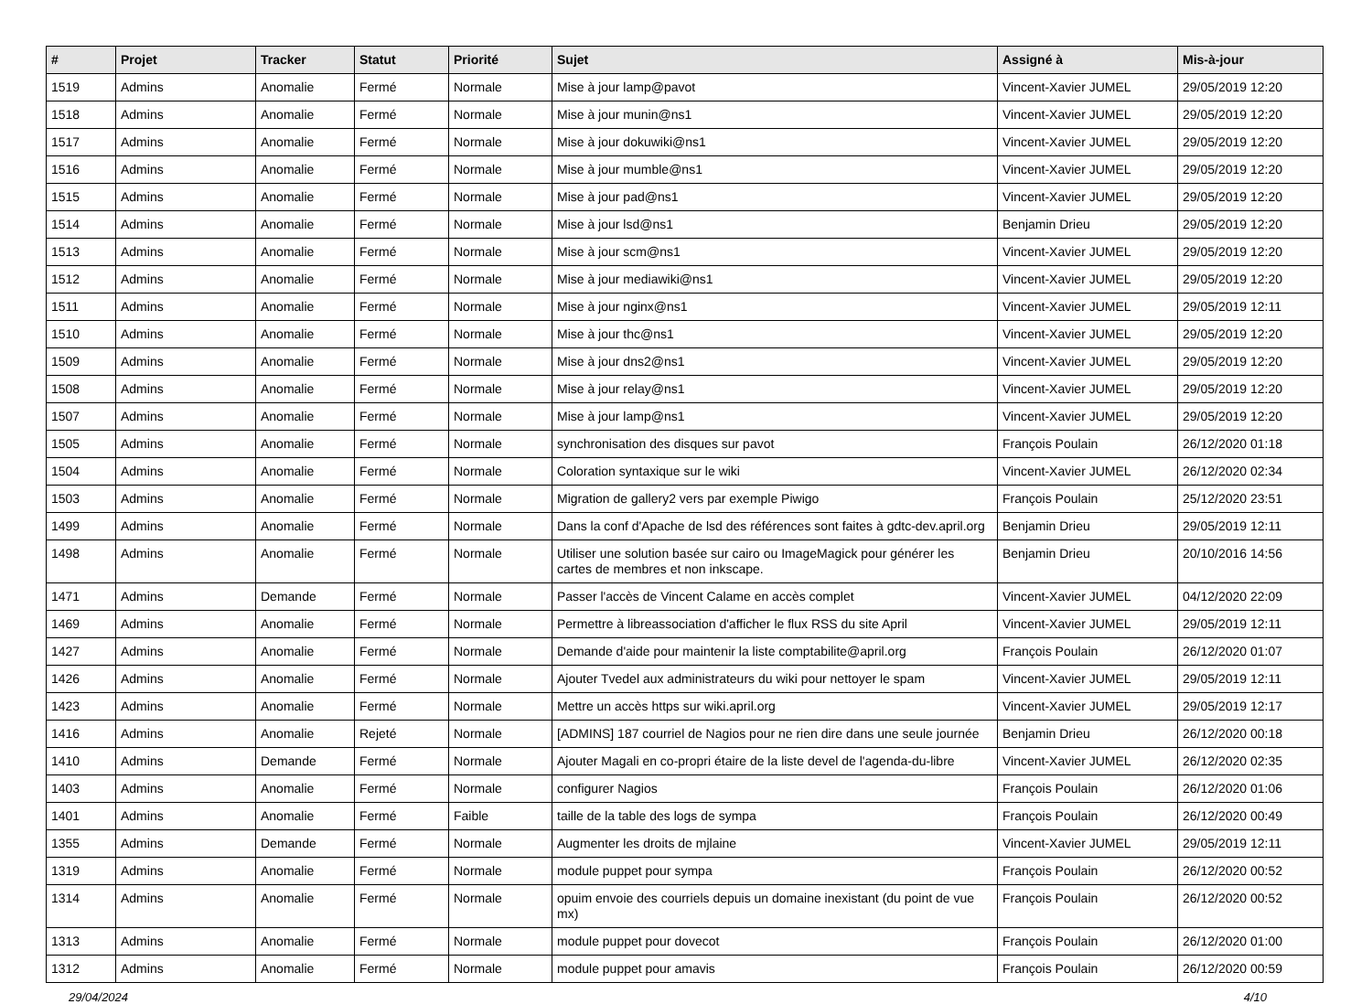| # | Projet | Tracker | Statut | Priorité | Sujet | Assigné à | Mis-à-jour |
| --- | --- | --- | --- | --- | --- | --- | --- |
| 1519 | Admins | Anomalie | Fermé | Normale | Mise à jour lamp@pavot | Vincent-Xavier JUMEL | 29/05/2019 12:20 |
| 1518 | Admins | Anomalie | Fermé | Normale | Mise à jour munin@ns1 | Vincent-Xavier JUMEL | 29/05/2019 12:20 |
| 1517 | Admins | Anomalie | Fermé | Normale | Mise à jour dokuwiki@ns1 | Vincent-Xavier JUMEL | 29/05/2019 12:20 |
| 1516 | Admins | Anomalie | Fermé | Normale | Mise à jour mumble@ns1 | Vincent-Xavier JUMEL | 29/05/2019 12:20 |
| 1515 | Admins | Anomalie | Fermé | Normale | Mise à jour pad@ns1 | Vincent-Xavier JUMEL | 29/05/2019 12:20 |
| 1514 | Admins | Anomalie | Fermé | Normale | Mise à jour lsd@ns1 | Benjamin Drieu | 29/05/2019 12:20 |
| 1513 | Admins | Anomalie | Fermé | Normale | Mise à jour scm@ns1 | Vincent-Xavier JUMEL | 29/05/2019 12:20 |
| 1512 | Admins | Anomalie | Fermé | Normale | Mise à jour mediawiki@ns1 | Vincent-Xavier JUMEL | 29/05/2019 12:20 |
| 1511 | Admins | Anomalie | Fermé | Normale | Mise à jour nginx@ns1 | Vincent-Xavier JUMEL | 29/05/2019 12:11 |
| 1510 | Admins | Anomalie | Fermé | Normale | Mise à jour thc@ns1 | Vincent-Xavier JUMEL | 29/05/2019 12:20 |
| 1509 | Admins | Anomalie | Fermé | Normale | Mise à jour dns2@ns1 | Vincent-Xavier JUMEL | 29/05/2019 12:20 |
| 1508 | Admins | Anomalie | Fermé | Normale | Mise à jour relay@ns1 | Vincent-Xavier JUMEL | 29/05/2019 12:20 |
| 1507 | Admins | Anomalie | Fermé | Normale | Mise à jour lamp@ns1 | Vincent-Xavier JUMEL | 29/05/2019 12:20 |
| 1505 | Admins | Anomalie | Fermé | Normale | synchronisation des disques sur pavot | François Poulain | 26/12/2020 01:18 |
| 1504 | Admins | Anomalie | Fermé | Normale | Coloration syntaxique sur le wiki | Vincent-Xavier JUMEL | 26/12/2020 02:34 |
| 1503 | Admins | Anomalie | Fermé | Normale | Migration de gallery2 vers par exemple Piwigo | François Poulain | 25/12/2020 23:51 |
| 1499 | Admins | Anomalie | Fermé | Normale | Dans la conf d'Apache de lsd des références sont faites à gdtc-dev.april.org | Benjamin Drieu | 29/05/2019 12:11 |
| 1498 | Admins | Anomalie | Fermé | Normale | Utiliser une solution basée sur cairo ou ImageMagick pour générer les cartes de membres et non inkscape. | Benjamin Drieu | 20/10/2016 14:56 |
| 1471 | Admins | Demande | Fermé | Normale | Passer l'accès de Vincent Calame en accès complet | Vincent-Xavier JUMEL | 04/12/2020 22:09 |
| 1469 | Admins | Anomalie | Fermé | Normale | Permettre à libreassociation d'afficher le flux RSS du site April | Vincent-Xavier JUMEL | 29/05/2019 12:11 |
| 1427 | Admins | Anomalie | Fermé | Normale | Demande d'aide pour maintenir la liste comptabilite@april.org | François Poulain | 26/12/2020 01:07 |
| 1426 | Admins | Anomalie | Fermé | Normale | Ajouter Tvedel aux administrateurs du wiki pour nettoyer le spam | Vincent-Xavier JUMEL | 29/05/2019 12:11 |
| 1423 | Admins | Anomalie | Fermé | Normale | Mettre un accès https sur wiki.april.org | Vincent-Xavier JUMEL | 29/05/2019 12:17 |
| 1416 | Admins | Anomalie | Rejeté | Normale | [ADMINS] 187 courriel de Nagios pour ne rien dire dans une seule journée | Benjamin Drieu | 26/12/2020 00:18 |
| 1410 | Admins | Demande | Fermé | Normale | Ajouter Magali en co-propri étaire de la liste devel de l'agenda-du-libre | Vincent-Xavier JUMEL | 26/12/2020 02:35 |
| 1403 | Admins | Anomalie | Fermé | Normale | configurer Nagios | François Poulain | 26/12/2020 01:06 |
| 1401 | Admins | Anomalie | Fermé | Faible | taille de la table des logs de sympa | François Poulain | 26/12/2020 00:49 |
| 1355 | Admins | Demande | Fermé | Normale | Augmenter les droits de mjlaine | Vincent-Xavier JUMEL | 29/05/2019 12:11 |
| 1319 | Admins | Anomalie | Fermé | Normale | module puppet pour sympa | François Poulain | 26/12/2020 00:52 |
| 1314 | Admins | Anomalie | Fermé | Normale | opuim envoie des courriels depuis un domaine inexistant (du point de vue mx) | François Poulain | 26/12/2020 00:52 |
| 1313 | Admins | Anomalie | Fermé | Normale | module puppet pour dovecot | François Poulain | 26/12/2020 01:00 |
| 1312 | Admins | Anomalie | Fermé | Normale | module puppet pour amavis | François Poulain | 26/12/2020 00:59 |
29/04/2024 4/10